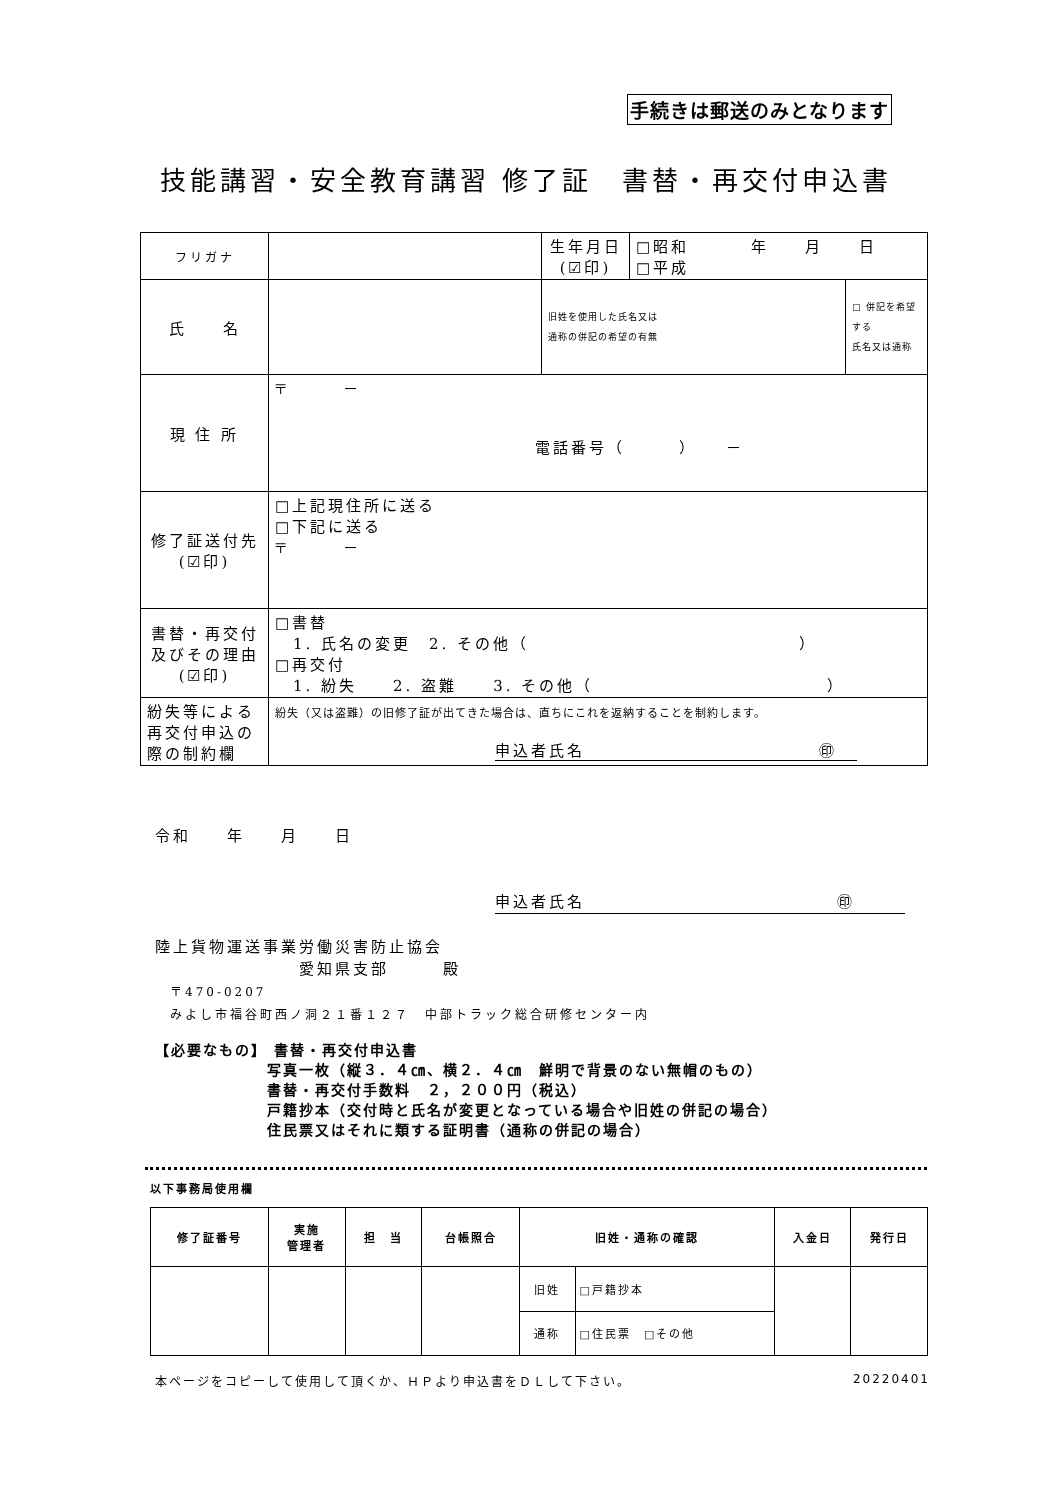手続きは郵送のみとなります
技能講習・安全教育講習 修了証　書替・再交付申込書
| フリガナ | | 生年月日 (☑印) | □昭和 年 月 日 □平成 | |
| 氏 名 | | | | |
| | | 旧姓を使用した氏名又は 通称の併記の希望の有無 | | □ 併記を希望する 氏名又は通称 |
| 現 住 所 | 〒 － 電話番号（ ） － | | | |
| 修了証送付先 (☑印) | □上記現住所に送る □下記に送る 〒 － | | | |
| 書替・再交付 及びその理由 (☑印) | □書替 1. 氏名の変更 2. その他（ ） □再交付 1. 紛失 2. 盗難 3. その他（ ） | | | |
| 紛失等による 再交付申込の 際の制約欄 | 紛失（又は盗難）の旧修了証が出てきた場合は、直ちにこれを返納することを制約します。 申込者氏名 ㊞ | | | |
令和　　年　　月　　日
申込者氏名　　　　　　　　　　　　　　㊞
陸上貨物運送事業労働災害防止協会
　　　　　　　　愛知県支部　　　殿
　〒470-0207
　みよし市福谷町西ノ洞２１番１２７　中部トラック総合研修センター内
【必要なもの】 書替・再交付申込書
　　　　　　　写真一枚（縦３．４㎝、横２．４㎝　鮮明で背景のない無帽のもの）
　　　　　　　書替・再交付手数料　２，２００円（税込）
　　　　　　　戸籍抄本（交付時と氏名が変更となっている場合や旧姓の併記の場合）
　　　　　　　住民票又はそれに類する証明書（通称の併記の場合）
以下事務局使用欄
| 修了証番号 | 実施 管理者 | 担 当 | 台帳照合 | 旧姓・通称の確認 | | 入金日 | 発行日 |
| --- | --- | --- | --- | --- | --- | --- | --- |
| | | | | 旧姓 | □戸籍抄本 | | |
| | | | | 通称 | □住民票 □その他 | | |
本ページをコピーして使用して頂くか、ＨＰより申込書をＤＬして下さい。 20220401